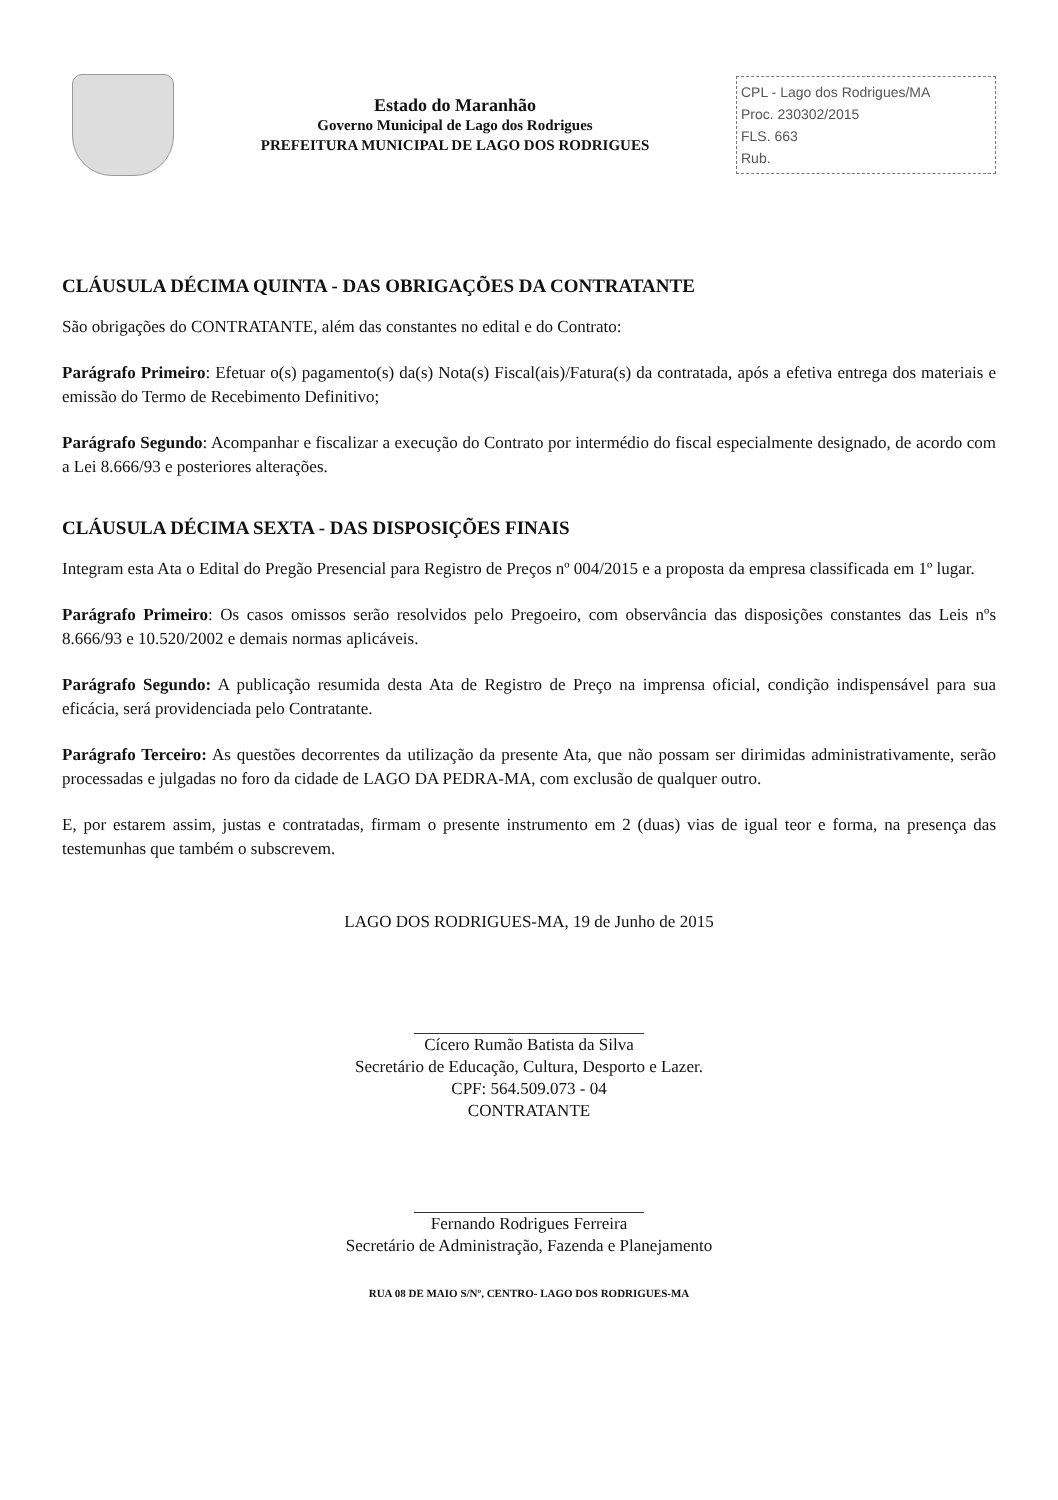Estado do Maranhão
Governo Municipal de Lago dos Rodrigues
PREFEITURA MUNICIPAL DE LAGO DOS RODRIGUES
CPL - Lago dos Rodrigues/MA
Proc. 230302/2015
FLS. 663
Rub.
CLÁUSULA DÉCIMA QUINTA - DAS OBRIGAÇÕES DA CONTRATANTE
São obrigações do CONTRATANTE, além das constantes no edital e do Contrato:
Parágrafo Primeiro: Efetuar o(s) pagamento(s) da(s) Nota(s) Fiscal(ais)/Fatura(s) da contratada, após a efetiva entrega dos materiais e emissão do Termo de Recebimento Definitivo;
Parágrafo Segundo: Acompanhar e fiscalizar a execução do Contrato por intermédio do fiscal especialmente designado, de acordo com a Lei 8.666/93 e posteriores alterações.
CLÁUSULA DÉCIMA SEXTA - DAS DISPOSIÇÕES FINAIS
Integram esta Ata o Edital do Pregão Presencial para Registro de Preços nº 004/2015 e a proposta da empresa classificada em 1º lugar.
Parágrafo Primeiro: Os casos omissos serão resolvidos pelo Pregoeiro, com observância das disposições constantes das Leis nºs 8.666/93 e 10.520/2002 e demais normas aplicáveis.
Parágrafo Segundo: A publicação resumida desta Ata de Registro de Preço na imprensa oficial, condição indispensável para sua eficácia, será providenciada pelo Contratante.
Parágrafo Terceiro: As questões decorrentes da utilização da presente Ata, que não possam ser dirimidas administrativamente, serão processadas e julgadas no foro da cidade de LAGO DA PEDRA-MA, com exclusão de qualquer outro.
E, por estarem assim, justas e contratadas, firmam o presente instrumento em 2 (duas) vias de igual teor e forma, na presença das testemunhas que também o subscrevem.
LAGO DOS RODRIGUES-MA, 19 de Junho de 2015
Cícero Rumão Batista da Silva
Secretário de Educação, Cultura, Desporto e Lazer.
CPF: 564.509.073 - 04
CONTRATANTE
Fernando Rodrigues Ferreira
Secretário de Administração, Fazenda e Planejamento
RUA 08 DE MAIO S/Nº, CENTRO- LAGO DOS RODRIGUES-MA